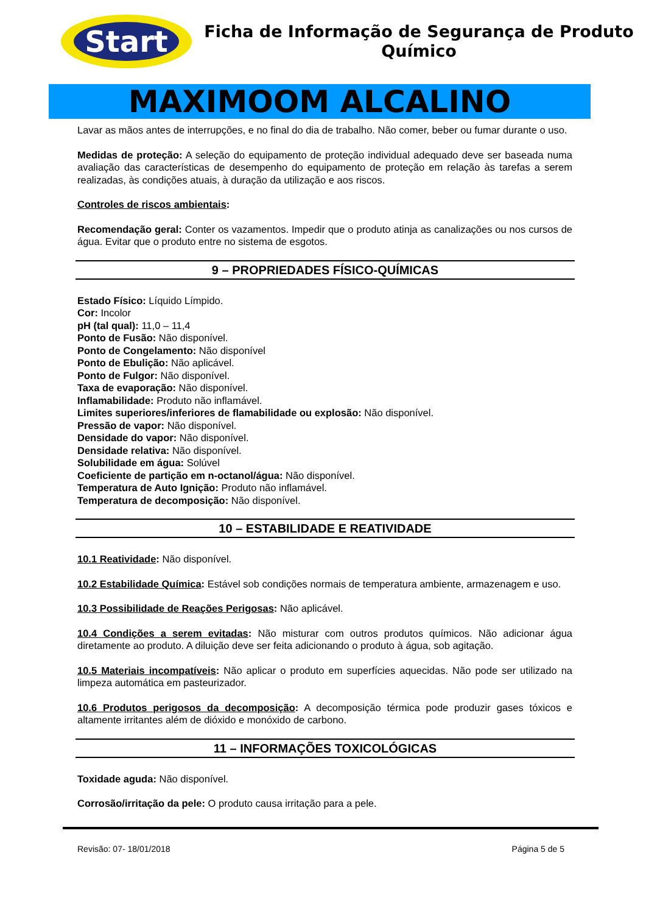Start
Ficha de Informação de Segurança de Produto
Químico
MAXIMOOM ALCALINO
Lavar as mãos antes de interrupções, e no final do dia de trabalho. Não comer, beber ou fumar durante o uso.
Medidas de proteção: A seleção do equipamento de proteção individual adequado deve ser baseada numa avaliação das características de desempenho do equipamento de proteção em relação às tarefas a serem realizadas, às condições atuais, à duração da utilização e aos riscos.
Controles de riscos ambientais:
Recomendação geral: Conter os vazamentos. Impedir que o produto atinja as canalizações ou nos cursos de água. Evitar que o produto entre no sistema de esgotos.
9 – PROPRIEDADES FÍSICO-QUÍMICAS
Estado Físico: Líquido Límpido.
Cor: Incolor
pH (tal qual): 11,0 – 11,4
Ponto de Fusão: Não disponível.
Ponto de Congelamento: Não disponível
Ponto de Ebulição: Não aplicável.
Ponto de Fulgor: Não disponível.
Taxa de evaporação: Não disponível.
Inflamabilidade: Produto não inflamável.
Limites superiores/inferiores de flamabilidade ou explosão: Não disponível.
Pressão de vapor: Não disponível.
Densidade do vapor: Não disponível.
Densidade relativa: Não disponível.
Solubilidade em água: Solúvel
Coeficiente de partição em n-octanol/água: Não disponível.
Temperatura de Auto Ignição: Produto não inflamável.
Temperatura de decomposição: Não disponível.
10 – ESTABILIDADE E REATIVIDADE
10.1 Reatividade: Não disponível.
10.2 Estabilidade Química: Estável sob condições normais de temperatura ambiente, armazenagem e uso.
10.3 Possibilidade de Reações Perigosas: Não aplicável.
10.4 Condições a serem evitadas: Não misturar com outros produtos químicos. Não adicionar água diretamente ao produto. A diluição deve ser feita adicionando o produto à água, sob agitação.
10.5 Materiais incompatíveis: Não aplicar o produto em superfícies aquecidas. Não pode ser utilizado na limpeza automática em pasteurizador.
10.6 Produtos perigosos da decomposição: A decomposição térmica pode produzir gases tóxicos e altamente irritantes além de dióxido e monóxido de carbono.
11 – INFORMAÇÕES TOXICOLÓGICAS
Toxidade aguda: Não disponível.
Corrosão/irritação da pele: O produto causa irritação para a pele.
Revisão: 07- 18/01/2018 Página 5 de 5